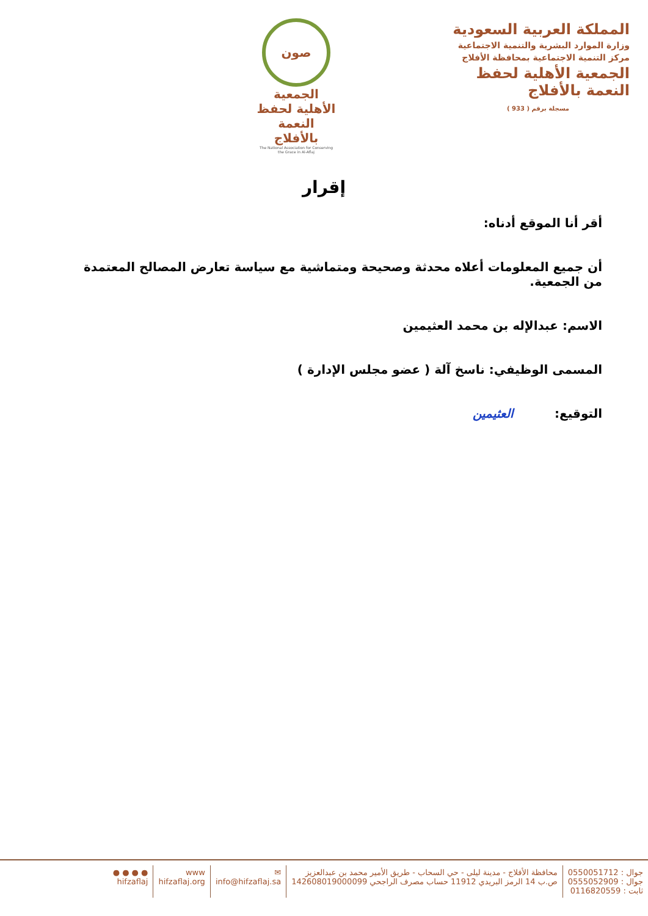المملكة العربية السعودية
وزارة الموارد البشرية والتنمية الاجتماعية
مركز التنمية الاجتماعية بمحافظة الأفلاج
الجمعية الأهلية لحفظ النعمة بالأفلاج
مسجلة برقم ( 933 )
صون
الجمعية الأهلية لحفظ النعمة بالأفلاج
The National Association for Conserving the Grace in Al-Aflaj
إقرار
أقر أنا الموقع أدناه:
أن جميع المعلومات أعلاه محدثة وصحيحة ومتماشية مع سياسة تعارض المصالح المعتمدة من الجمعية.
الاسم: عبدالإله بن محمد العثيمين
المسمى الوظيفي: ناسخ آلة ( عضو مجلس الإدارة )
التوقيع: العثيمين
جوال : 0550051712
جوال : 0555052909
ثابت : 0116820559
محافظة الأفلاج - مدينة ليلى - حي السحاب - طريق الأمير محمد بن عبدالعزيز
ص.ب 14 الرمز البريدي 11912 حساب مصرف الراجحي 142608019000099
✉
info@hifzaflaj.sa
www
hifzaflaj.org
● ● ● ●
hifzaflaj